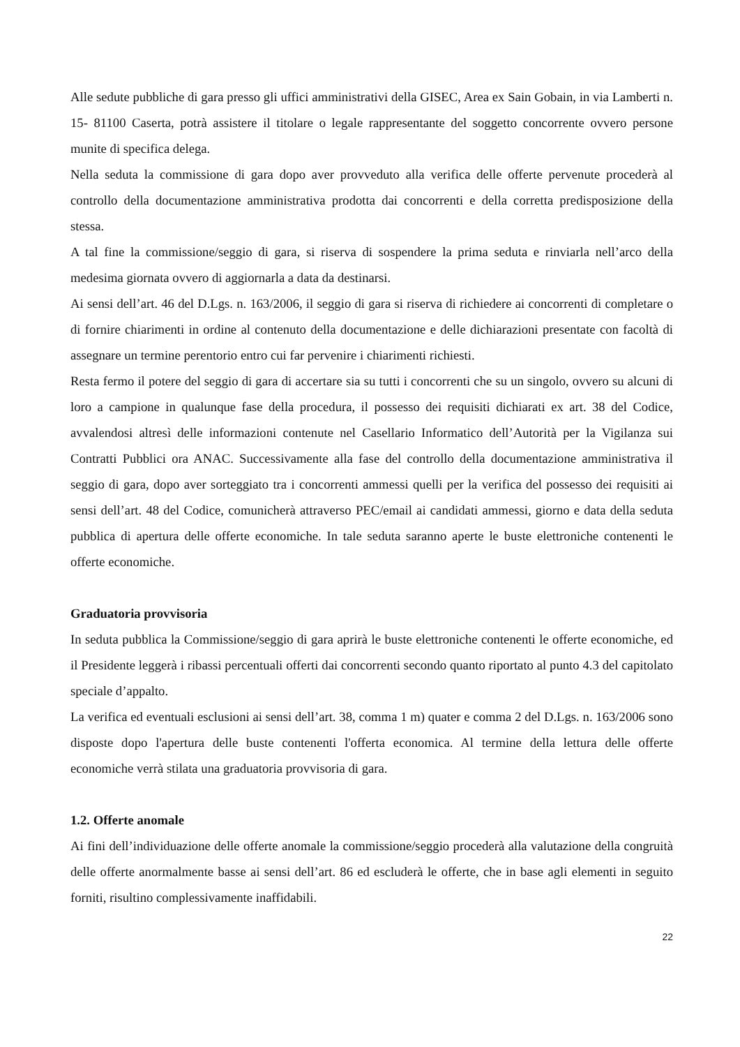Alle sedute pubbliche di gara presso gli uffici amministrativi della GISEC, Area ex Sain Gobain, in via Lamberti n. 15- 81100 Caserta, potrà assistere il titolare o legale rappresentante del soggetto concorrente ovvero persone munite di specifica delega.
Nella seduta la commissione di gara dopo aver provveduto alla verifica delle offerte pervenute procederà al controllo della documentazione amministrativa prodotta dai concorrenti e della corretta predisposizione della stessa.
A tal fine la commissione/seggio di gara, si riserva di sospendere la prima seduta e rinviarla nell’arco della medesima giornata ovvero di aggiornarla a data da destinarsi.
Ai sensi dell’art. 46 del D.Lgs. n. 163/2006, il seggio di gara si riserva di richiedere ai concorrenti di completare o di fornire chiarimenti in ordine al contenuto della documentazione e delle dichiarazioni presentate con facoltà di assegnare un termine perentorio entro cui far pervenire i chiarimenti richiesti.
Resta fermo il potere del seggio di gara di accertare sia su tutti i concorrenti che su un singolo, ovvero su alcuni di loro a campione in qualunque fase della procedura, il possesso dei requisiti dichiarati ex art. 38 del Codice, avvalendosi altresì delle informazioni contenute nel Casellario Informatico dell’Autorità per la Vigilanza sui Contratti Pubblici ora ANAC. Successivamente alla fase del controllo della documentazione amministrativa il seggio di gara, dopo aver sorteggiato tra i concorrenti ammessi quelli per la verifica del possesso dei requisiti ai sensi dell’art. 48 del Codice, comunicherà attraverso PEC/email ai candidati ammessi, giorno e data della seduta pubblica di apertura delle offerte economiche. In tale seduta saranno aperte le buste elettroniche contenenti le offerte economiche.
Graduatoria provvisoria
In seduta pubblica la Commissione/seggio di gara aprirà le buste elettroniche contenenti le offerte economiche, ed il Presidente leggerà i ribassi percentuali offerti dai concorrenti secondo quanto riportato al punto 4.3 del capitolato speciale d’appalto.
La verifica ed eventuali esclusioni ai sensi dell’art. 38, comma 1 m) quater e comma 2 del D.Lgs. n. 163/2006 sono disposte dopo l'apertura delle buste contenenti l'offerta economica. Al termine della lettura delle offerte economiche verrà stilata una graduatoria provvisoria di gara.
1.2. Offerte anomale
Ai fini dell’individuazione delle offerte anomale la commissione/seggio procederà alla valutazione della congruità delle offerte anormalmente basse ai sensi dell’art. 86 ed escluderà le offerte, che in base agli elementi in seguito forniti, risultino complessivamente inaffidabili.
22